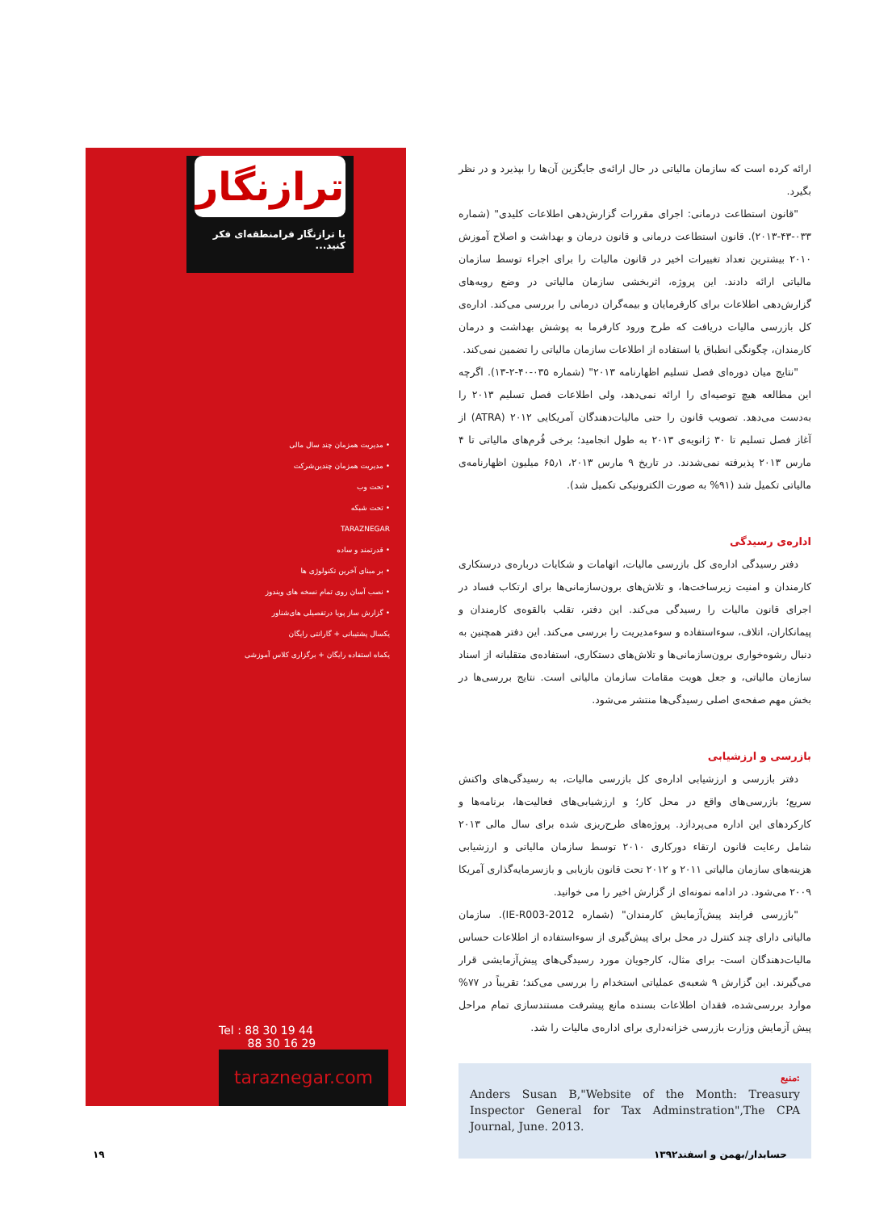ترازنگار
با ترازنگار فرامنطقه‌ای فکر کنید...
• مدیریت همزمان چند سال مالی
• مدیریت همزمان چندین‌شرکت
• تحت وب
• تحت شبکه
TARAZNEGAR
• قدرتمند و ساده
• بر مبنای آخرین تکنولوژی ها
• نصب آسان روی تمام نسخه های ویندوز
• گزارش ساز پویا درتفصیلی های‌شناور
یکسال پشتیبانی + گارانتی رایگان
یکماه استفاده رایگان + برگزاری کلاس آموزشی
Tel : 88 30 19 44
88 30 16 29
taraznegar.com
ارائه کرده است که سازمان مالیاتی در حال ارائه‌ی جایگزین آن‌ها را بپذیرد و در نظر بگیرد.
"قانون استطاعت درمانی: اجرای مقررات گزارش‌دهی اطلاعات کلیدی" (شماره ۰۳۳-۴۳-۲۰۱۳). قانون استطاعت درمانی و قانون درمان و بهداشت و اصلاح آموزش ۲۰۱۰ بیشترین تعداد تغییرات اخیر در قانون مالیات را برای اجراء توسط سازمان مالیاتی ارائه دادند. این پروژه، اثربخشی سازمان مالیاتی در وضع رویه‌های گزارش‌دهی اطلاعات برای کارفرمایان و بیمه‌گران درمانی را بررسی می‌کند. اداره‌ی کل بازرسی مالیات دریافت که طرح ورود کارفرما به پوشش بهداشت و درمان کارمندان، چگونگی انطباق یا استفاده از اطلاعات سازمان مالیاتی را تضمین نمی‌کند.
"نتایج میان دوره‌ای فصل تسلیم اظهارنامه ۲۰۱۳" (شماره ۰۳۵-۴۰-۲-۱۳). اگرچه این مطالعه هیچ توصیه‌ای را ارائه نمی‌دهد، ولی اطلاعات فصل تسلیم ۲۰۱۳ را به‌دست می‌دهد. تصویب قانون را حتی مالیات‌دهندگان آمریکایی ۲۰۱۲ (ATRA) از آغاز فصل تسلیم تا ۳۰ ژانویه‌ی ۲۰۱۳ به طول انجامید؛ برخی فُرم‌های مالیاتی تا ۴ مارس ۲۰۱۳ پذیرفته نمی‌شدند. در تاریخ ۹ مارس ۲۰۱۳، ۶۵٫۱ میلیون اظهارنامه‌ی مالیاتی تکمیل شد (۹۱% به صورت الکترونیکی تکمیل شد).
اداره‌ی رسیدگی
دفتر رسیدگی اداره‌ی کل بازرسی مالیات، اتهامات و شکایات درباره‌ی درستکاری کارمندان و امنیت زیرساخت‌ها، و تلاش‌های برون‌سازمانی‌ها برای ارتکاب فساد در اجرای قانون مالیات را رسیدگی می‌کند. این دفتر، تقلب بالقوه‌ی کارمندان و پیمانکاران، اتلاف، سوءاستفاده و سوءمدیریت را بررسی می‌کند. این دفتر همچنین به دنبال رشوه‌خواری برون‌سازمانی‌ها و تلاش‌های دستکاری، استفاده‌ی متقلبانه از اسناد سازمان مالیاتی، و جعل هویت مقامات سازمان مالیاتی است. نتایج بررسی‌ها در بخش مهم صفحه‌ی اصلی رسیدگی‌ها منتشر می‌شود.
بازرسی و ارزشیابی
دفتر بازرسی و ارزشیابی اداره‌ی کل بازرسی مالیات، به رسیدگی‌های واکنش سریع؛ بازرسی‌های واقع در محل کار؛ و ارزشیابی‌های فعالیت‌ها، برنامه‌ها و کارکردهای این اداره می‌پردازد. پروژه‌های طرح‌ریزی شده برای سال مالی ۲۰۱۳ شامل رعایت قانون ارتقاء دورکاری ۲۰۱۰ توسط سازمان مالیاتی و ارزشیابی هزینه‌های سازمان مالیاتی ۲۰۱۱ و ۲۰۱۲ تحت قانون بازیابی و بازسرمایه‌گذاری آمریکا ۲۰۰۹ می‌شود. در ادامه نمونه‌ای از گزارش اخیر را می خوانید.
"بازرسی فرایند پیش‌آزمایش کارمندان" (شماره IE-R003-2012). سازمان مالیاتی دارای چند کنترل در محل برای پیش‌گیری از سوءاستفاده از اطلاعات حساس مالیات‌دهندگان است- برای مثال، کارجویان مورد رسیدگی‌های پیش‌آزمایشی قرار می‌گیرند. این گزارش ۹ شعبه‌ی عملیاتی استخدام را بررسی می‌کند؛ تقریباً در ۷۷% موارد بررسی‌شده، فقدان اطلاعات بسنده مانع پیشرفت مستندسازی تمام مراحل پیش آزمایش وزارت بازرسی خزانه‌داری برای اداره‌ی مالیات را شد.
منبع:
Anders Susan B,"Website of the Month: Treasury Inspector General for Tax Adminstration",The CPA Journal, June. 2013.
۱۹ حسابدار/بهمن و اسفند۱۳۹۲